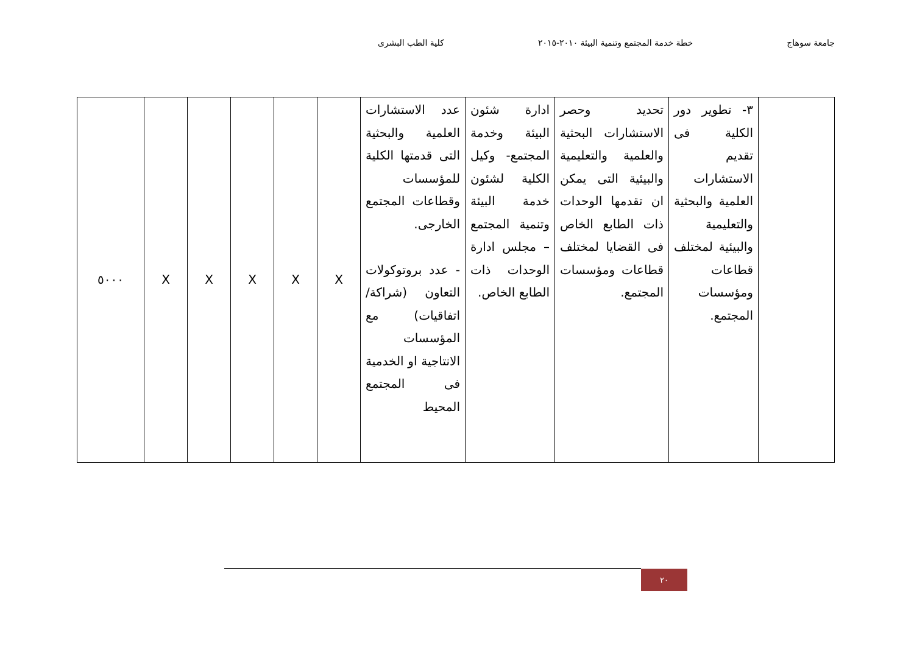جامعة سوهاج خطة خدمة المجتمع وتنمية البيئة ٢٠١٠-٢٠١٥ كلية الطب البشرى
| | ٣- تطوير دور الكلية فى تقديم الاستشارات العلمية والبحثية والتعليمية والبيئية لمختلف قطاعات ومؤسسات المجتمع. | تحديد وحصر الاستشارات البحثية والعلمية والتعليمية والبيئية التى يمكن ان تقدمها الوحدات ذات الطابع الخاص فى القضايا لمختلف قطاعات ومؤسسات المجتمع. | ادارة شئون البيئة وخدمة المجتمع- وكيل الكلية لشئون خدمة البيئة وتنمية المجتمع – مجلس ادارة الوحدات ذات الطابع الخاص. | عدد الاستشارات العلمية والبحثية التى قدمتها الكلية للمؤسسات وقطاعات المجتمع الخارجى. - عدد بروتوكولات التعاون (شراكة/اتفاقيات) مع المؤسسات الانتاجية او الخدمية فى المجتمع المحيط | X | X | X | X | X | ٥٠٠٠ |
٢٠